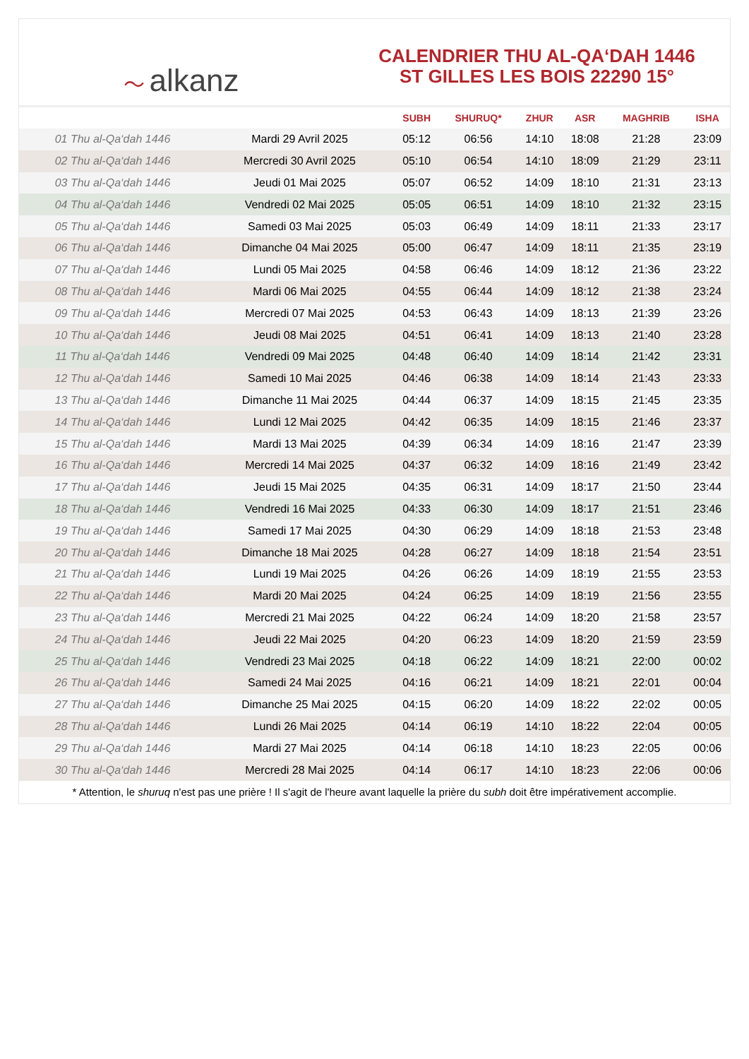〜 alkanz
CALENDRIER THU AL-QA‘DAH 1446
ST GILLES LES BOIS 22290 15°
| | | SUBH | SHURUQ* | ZHUR | ASR | MAGHRIB | ISHA |
| --- | --- | --- | --- | --- | --- | --- | --- |
| 01 Thu al-Qa‘dah 1446 | Mardi 29 Avril 2025 | 05:12 | 06:56 | 14:10 | 18:08 | 21:28 | 23:09 |
| 02 Thu al-Qa‘dah 1446 | Mercredi 30 Avril 2025 | 05:10 | 06:54 | 14:10 | 18:09 | 21:29 | 23:11 |
| 03 Thu al-Qa‘dah 1446 | Jeudi 01 Mai 2025 | 05:07 | 06:52 | 14:09 | 18:10 | 21:31 | 23:13 |
| 04 Thu al-Qa‘dah 1446 | Vendredi 02 Mai 2025 | 05:05 | 06:51 | 14:09 | 18:10 | 21:32 | 23:15 |
| 05 Thu al-Qa‘dah 1446 | Samedi 03 Mai 2025 | 05:03 | 06:49 | 14:09 | 18:11 | 21:33 | 23:17 |
| 06 Thu al-Qa‘dah 1446 | Dimanche 04 Mai 2025 | 05:00 | 06:47 | 14:09 | 18:11 | 21:35 | 23:19 |
| 07 Thu al-Qa‘dah 1446 | Lundi 05 Mai 2025 | 04:58 | 06:46 | 14:09 | 18:12 | 21:36 | 23:22 |
| 08 Thu al-Qa‘dah 1446 | Mardi 06 Mai 2025 | 04:55 | 06:44 | 14:09 | 18:12 | 21:38 | 23:24 |
| 09 Thu al-Qa‘dah 1446 | Mercredi 07 Mai 2025 | 04:53 | 06:43 | 14:09 | 18:13 | 21:39 | 23:26 |
| 10 Thu al-Qa‘dah 1446 | Jeudi 08 Mai 2025 | 04:51 | 06:41 | 14:09 | 18:13 | 21:40 | 23:28 |
| 11 Thu al-Qa‘dah 1446 | Vendredi 09 Mai 2025 | 04:48 | 06:40 | 14:09 | 18:14 | 21:42 | 23:31 |
| 12 Thu al-Qa‘dah 1446 | Samedi 10 Mai 2025 | 04:46 | 06:38 | 14:09 | 18:14 | 21:43 | 23:33 |
| 13 Thu al-Qa‘dah 1446 | Dimanche 11 Mai 2025 | 04:44 | 06:37 | 14:09 | 18:15 | 21:45 | 23:35 |
| 14 Thu al-Qa‘dah 1446 | Lundi 12 Mai 2025 | 04:42 | 06:35 | 14:09 | 18:15 | 21:46 | 23:37 |
| 15 Thu al-Qa‘dah 1446 | Mardi 13 Mai 2025 | 04:39 | 06:34 | 14:09 | 18:16 | 21:47 | 23:39 |
| 16 Thu al-Qa‘dah 1446 | Mercredi 14 Mai 2025 | 04:37 | 06:32 | 14:09 | 18:16 | 21:49 | 23:42 |
| 17 Thu al-Qa‘dah 1446 | Jeudi 15 Mai 2025 | 04:35 | 06:31 | 14:09 | 18:17 | 21:50 | 23:44 |
| 18 Thu al-Qa‘dah 1446 | Vendredi 16 Mai 2025 | 04:33 | 06:30 | 14:09 | 18:17 | 21:51 | 23:46 |
| 19 Thu al-Qa‘dah 1446 | Samedi 17 Mai 2025 | 04:30 | 06:29 | 14:09 | 18:18 | 21:53 | 23:48 |
| 20 Thu al-Qa‘dah 1446 | Dimanche 18 Mai 2025 | 04:28 | 06:27 | 14:09 | 18:18 | 21:54 | 23:51 |
| 21 Thu al-Qa‘dah 1446 | Lundi 19 Mai 2025 | 04:26 | 06:26 | 14:09 | 18:19 | 21:55 | 23:53 |
| 22 Thu al-Qa‘dah 1446 | Mardi 20 Mai 2025 | 04:24 | 06:25 | 14:09 | 18:19 | 21:56 | 23:55 |
| 23 Thu al-Qa‘dah 1446 | Mercredi 21 Mai 2025 | 04:22 | 06:24 | 14:09 | 18:20 | 21:58 | 23:57 |
| 24 Thu al-Qa‘dah 1446 | Jeudi 22 Mai 2025 | 04:20 | 06:23 | 14:09 | 18:20 | 21:59 | 23:59 |
| 25 Thu al-Qa‘dah 1446 | Vendredi 23 Mai 2025 | 04:18 | 06:22 | 14:09 | 18:21 | 22:00 | 00:02 |
| 26 Thu al-Qa‘dah 1446 | Samedi 24 Mai 2025 | 04:16 | 06:21 | 14:09 | 18:21 | 22:01 | 00:04 |
| 27 Thu al-Qa‘dah 1446 | Dimanche 25 Mai 2025 | 04:15 | 06:20 | 14:09 | 18:22 | 22:02 | 00:05 |
| 28 Thu al-Qa‘dah 1446 | Lundi 26 Mai 2025 | 04:14 | 06:19 | 14:10 | 18:22 | 22:04 | 00:05 |
| 29 Thu al-Qa‘dah 1446 | Mardi 27 Mai 2025 | 04:14 | 06:18 | 14:10 | 18:23 | 22:05 | 00:06 |
| 30 Thu al-Qa‘dah 1446 | Mercredi 28 Mai 2025 | 04:14 | 06:17 | 14:10 | 18:23 | 22:06 | 00:06 |
* Attention, le shuruq n'est pas une prière ! Il s'agit de l'heure avant laquelle la prière du subh doit être impérativement accomplie.